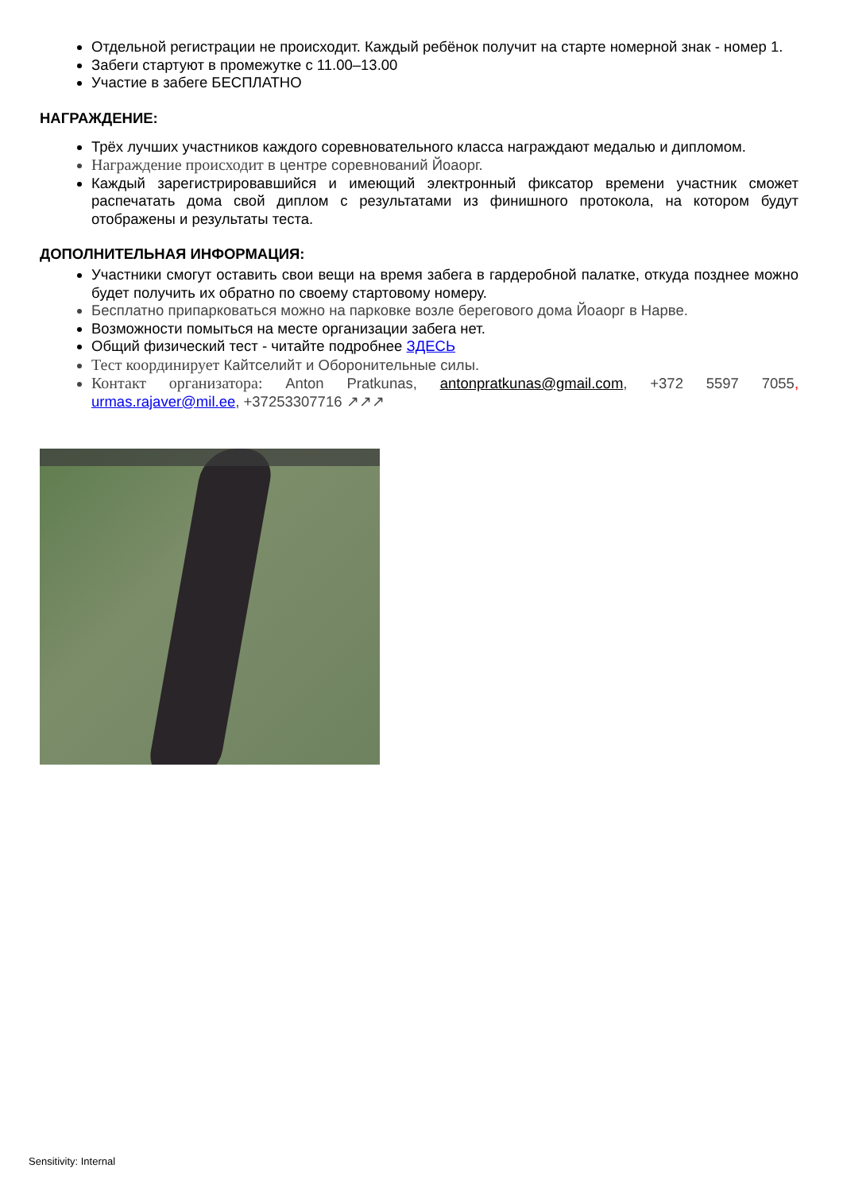Отдельной регистрации не происходит. Каждый ребёнок получит на старте номерной знак - номер 1.
Забеги стартуют в промежутке с 11.00–13.00
Участие в забеге БЕСПЛАТНО
НАГРАЖДЕНИЕ:
Трёх лучших участников каждого соревновательного класса награждают медалью и дипломом.
Награждение происходит в центре соревнований Йоаорг.
Каждый зарегистрировавшийся и имеющий электронный фиксатор времени участник сможет распечатать дома свой диплом с результатами из финишного протокола, на котором будут отображены и результаты теста.
ДОПОЛНИТЕЛЬНАЯ ИНФОРМАЦИЯ:
Участники смогут оставить свои вещи на время забега в гардеробной палатке, откуда позднее можно будет получить их обратно по своему стартовому номеру.
Бесплатно припарковаться можно на парковке возле берегового дома Йоаорг в Нарве.
Возможности помыться на месте организации забега нет.
Общий физический тест - читайте подробнее ЗДЕСЬ
Тест координирует Кайтселийт и Оборонительные силы.
Контакт организатора: Anton Pratkunas, antonpratkunas@gmail.com, +372 5597 7055, urmas.rajaver@mil.ee, +37253307716 ↗↗↗
Sensitivity: Internal